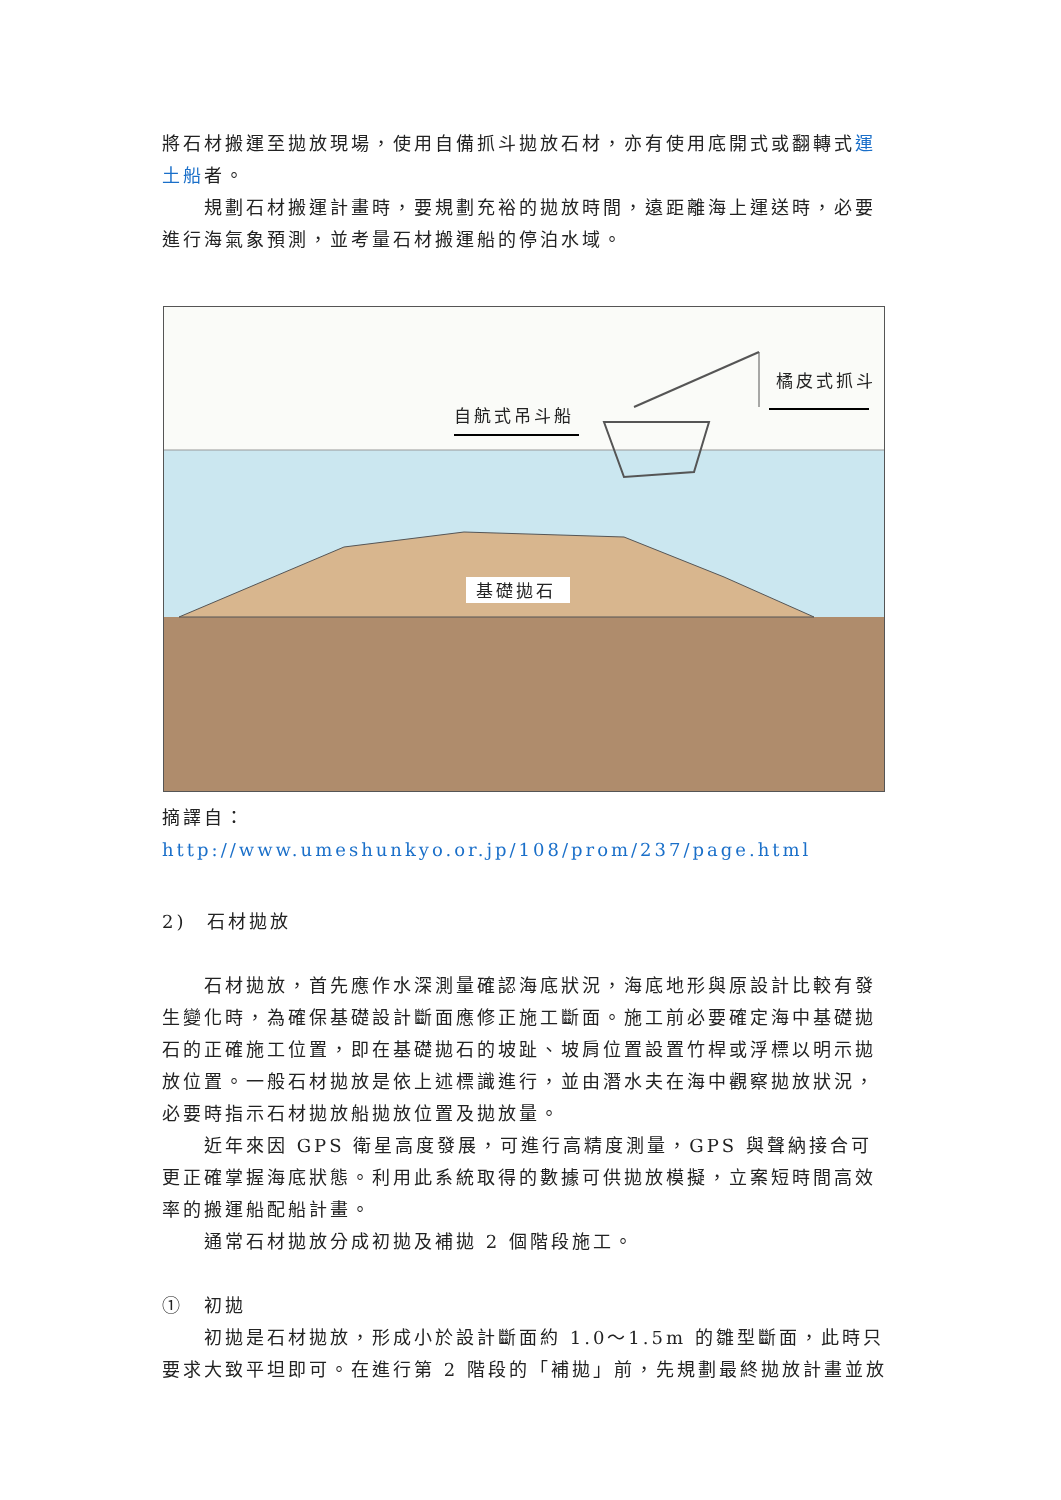將石材搬運至拋放現場，使用自備抓斗拋放石材，亦有使用底開式或翻轉式運土船者。
規劃石材搬運計畫時，要規劃充裕的拋放時間，遠距離海上運送時，必要進行海氣象預測，並考量石材搬運船的停泊水域。
自航式吊斗船
橘皮式抓斗
基礎拋石
摘譯自：http://www.umeshunkyo.or.jp/108/prom/237/page.html
2)　石材拋放
石材拋放，首先應作水深測量確認海底狀況，海底地形與原設計比較有發生變化時，為確保基礎設計斷面應修正施工斷面。施工前必要確定海中基礎拋石的正確施工位置，即在基礎拋石的坡趾、坡肩位置設置竹桿或浮標以明示拋放位置。一般石材拋放是依上述標識進行，並由潛水夫在海中觀察拋放狀況，必要時指示石材拋放船拋放位置及拋放量。
近年來因 GPS 衛星高度發展，可進行高精度測量，GPS 與聲納接合可更正確掌握海底狀態。利用此系統取得的數據可供拋放模擬，立案短時間高效率的搬運船配船計畫。
通常石材拋放分成初拋及補拋 2 個階段施工。
①　初拋
初拋是石材拋放，形成小於設計斷面約 1.0～1.5m 的雛型斷面，此時只要求大致平坦即可。在進行第 2 階段的「補拋」前，先規劃最終拋放計畫並放